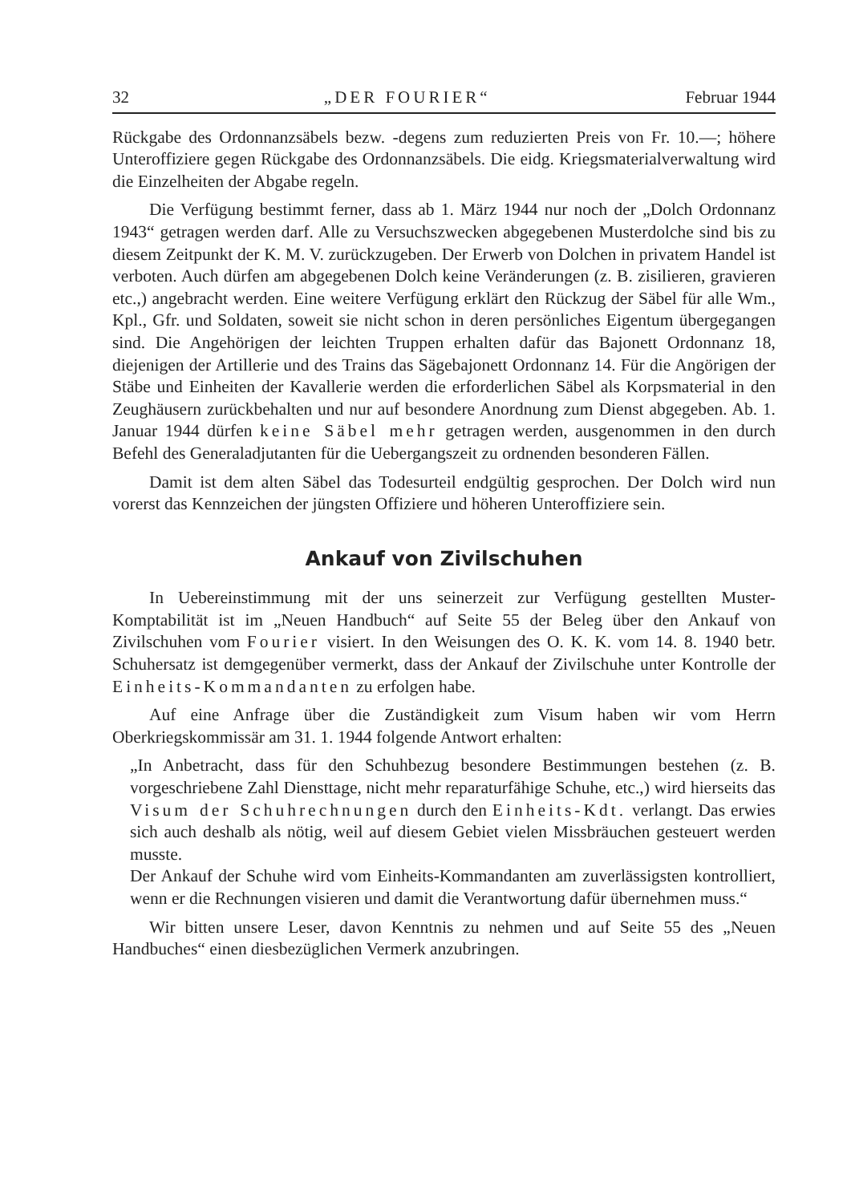32 „DER FOURIER“Februar 1944
Rückgabe des Ordonnanzsäbels bezw. -degens zum reduzierten Preis von Fr. 10.—; höhere Unteroffiziere gegen Rückgabe des Ordonnanzsäbels. Die eidg. Kriegsmaterialverwaltung wird die Einzelheiten der Abgabe regeln.
Die Verfügung bestimmt ferner, dass ab 1. März 1944 nur noch der „Dolch Ordonnanz 1943“ getragen werden darf. Alle zu Versuchszwecken abgegebenen Musterdolche sind bis zu diesem Zeitpunkt der K. M. V. zurückzugeben. Der Erwerb von Dolchen in privatem Handel ist verboten. Auch dürfen am abgegebenen Dolch keine Veränderungen (z. B. zisilieren, gravieren etc.,) angebracht werden. Eine weitere Verfügung erklärt den Rückzug der Säbel für alle Wm., Kpl., Gfr. und Soldaten, soweit sie nicht schon in deren persönliches Eigentum übergegangen sind. Die Angehörigen der leichten Truppen erhalten dafür das Bajonett Ordonnanz 18, diejenigen der Artillerie und des Trains das Sägebajonett Ordonnanz 14. Für die Angörigen der Stäbe und Einheiten der Kavallerie werden die erforderlichen Säbel als Korpsmaterial in den Zeughäusern zurückbehalten und nur auf besondere Anordnung zum Dienst abgegeben. Ab. 1. Januar 1944 dürfen keine Säbel mehr getragen werden, ausgenommen in den durch Befehl des Generaladjutanten für die Uebergangszeit zu ordnenden besonderen Fällen.
Damit ist dem alten Säbel das Todesurteil endgültig gesprochen. Der Dolch wird nun vorerst das Kennzeichen der jüngsten Offiziere und höheren Unteroffiziere sein.
Ankauf von Zivilschuhen
In Uebereinstimmung mit der uns seinerzeit zur Verfügung gestellten Muster-Komptabilität ist im „Neuen Handbuch“ auf Seite 55 der Beleg über den Ankauf von Zivilschuhen vom Fourier visiert. In den Weisungen des O. K. K. vom 14. 8. 1940 betr. Schuhersatz ist demgegenüber vermerkt, dass der Ankauf der Zivilschuhe unter Kontrolle der Einheits-Kommandanten zu erfolgen habe.
Auf eine Anfrage über die Zuständigkeit zum Visum haben wir vom Herrn Oberkriegskommissär am 31. 1. 1944 folgende Antwort erhalten:
„In Anbetracht, dass für den Schuhbezug besondere Bestimmungen bestehen (z. B. vorgeschriebene Zahl Diensttage, nicht mehr reparaturfähige Schuhe, etc.,) wird hierseits das Visum der Schuhrechnungen durch den Einheits-Kdt. verlangt. Das erwies sich auch deshalb als nötig, weil auf diesem Gebiet vielen Missbräuchen gesteuert werden musste.
Der Ankauf der Schuhe wird vom Einheits-Kommandanten am zuverlässigsten kontrolliert, wenn er die Rechnungen visieren und damit die Verantwortung dafür übernehmen muss.“
Wir bitten unsere Leser, davon Kenntnis zu nehmen und auf Seite 55 des „Neuen Handbuches“ einen diesbezüglichen Vermerk anzubringen.